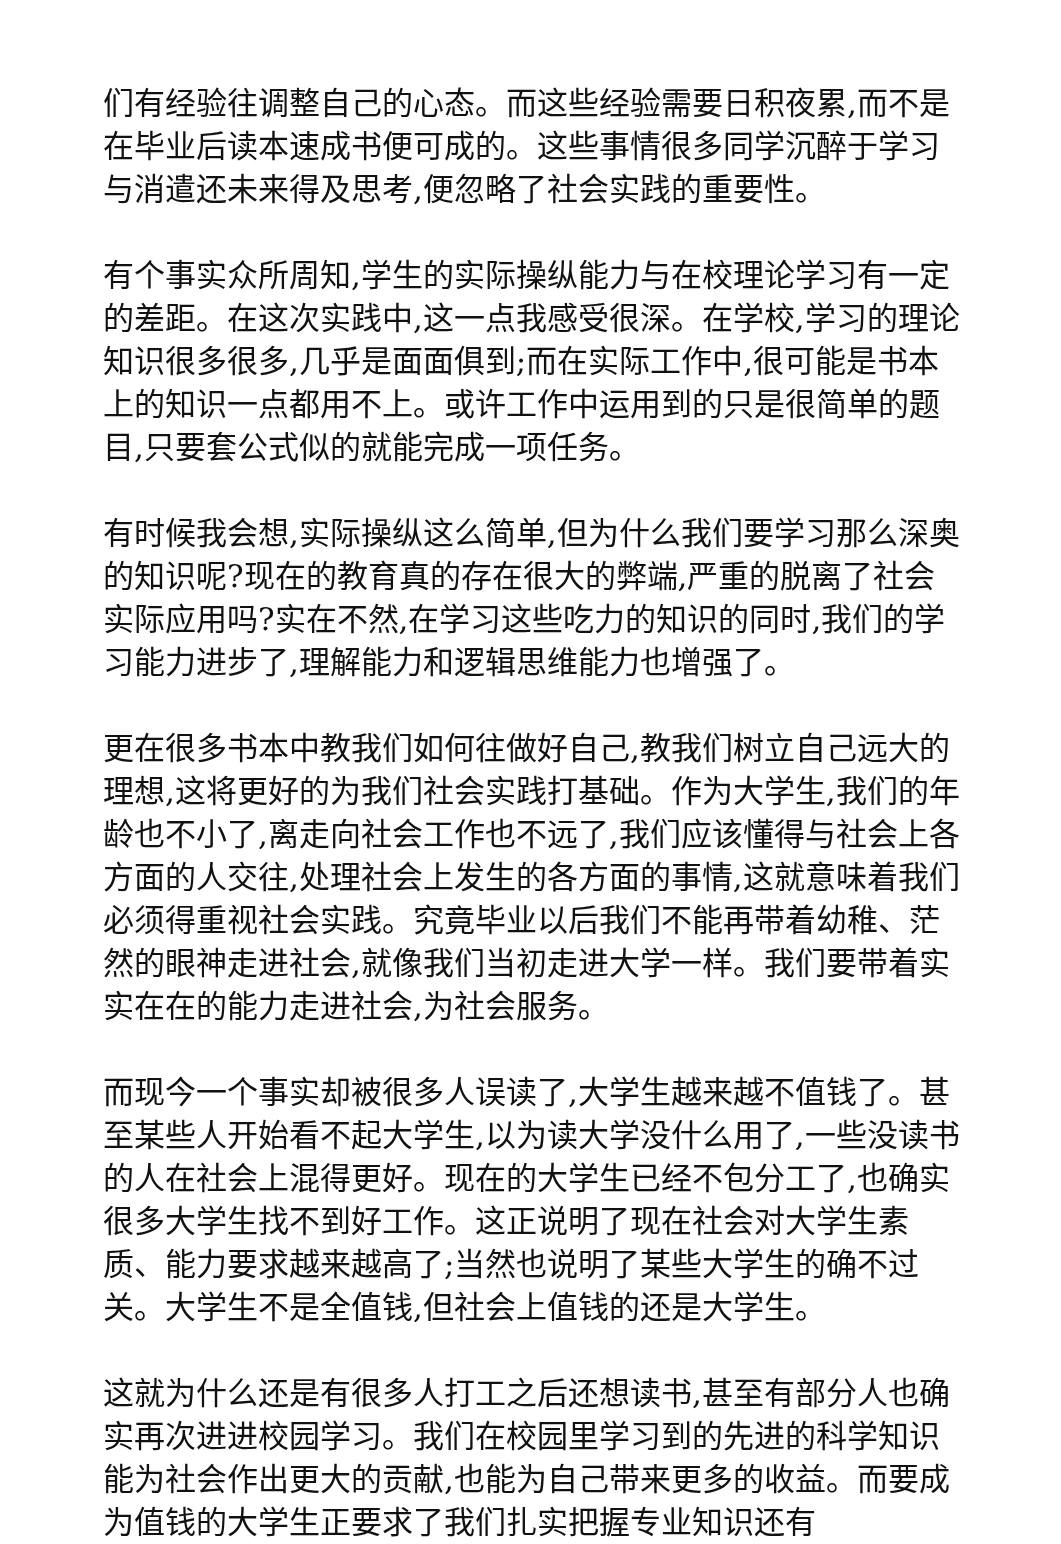们有经验往调整自己的心态。而这些经验需要日积夜累,而不是在毕业后读本速成书便可成的。这些事情很多同学沉醉于学习与消遣还未来得及思考,便忽略了社会实践的重要性。
有个事实众所周知,学生的实际操纵能力与在校理论学习有一定的差距。在这次实践中,这一点我感受很深。在学校,学习的理论知识很多很多,几乎是面面俱到;而在实际工作中,很可能是书本上的知识一点都用不上。或许工作中运用到的只是很简单的题目,只要套公式似的就能完成一项任务。
有时候我会想,实际操纵这么简单,但为什么我们要学习那么深奥的知识呢?现在的教育真的存在很大的弊端,严重的脱离了社会实际应用吗?实在不然,在学习这些吃力的知识的同时,我们的学习能力进步了,理解能力和逻辑思维能力也增强了。
更在很多书本中教我们如何往做好自己,教我们树立自己远大的理想,这将更好的为我们社会实践打基础。作为大学生,我们的年龄也不小了,离走向社会工作也不远了,我们应该懂得与社会上各方面的人交往,处理社会上发生的各方面的事情,这就意味着我们必须得重视社会实践。究竟毕业以后我们不能再带着幼稚、茫然的眼神走进社会,就像我们当初走进大学一样。我们要带着实实在在的能力走进社会,为社会服务。
而现今一个事实却被很多人误读了,大学生越来越不值钱了。甚至某些人开始看不起大学生,以为读大学没什么用了,一些没读书的人在社会上混得更好。现在的大学生已经不包分工了,也确实很多大学生找不到好工作。这正说明了现在社会对大学生素质、能力要求越来越高了;当然也说明了某些大学生的确不过关。大学生不是全值钱,但社会上值钱的还是大学生。
这就为什么还是有很多人打工之后还想读书,甚至有部分人也确实再次进进校园学习。我们在校园里学习到的先进的科学知识能为社会作出更大的贡献,也能为自己带来更多的收益。而要成为值钱的大学生正要求了我们扎实把握专业知识还有